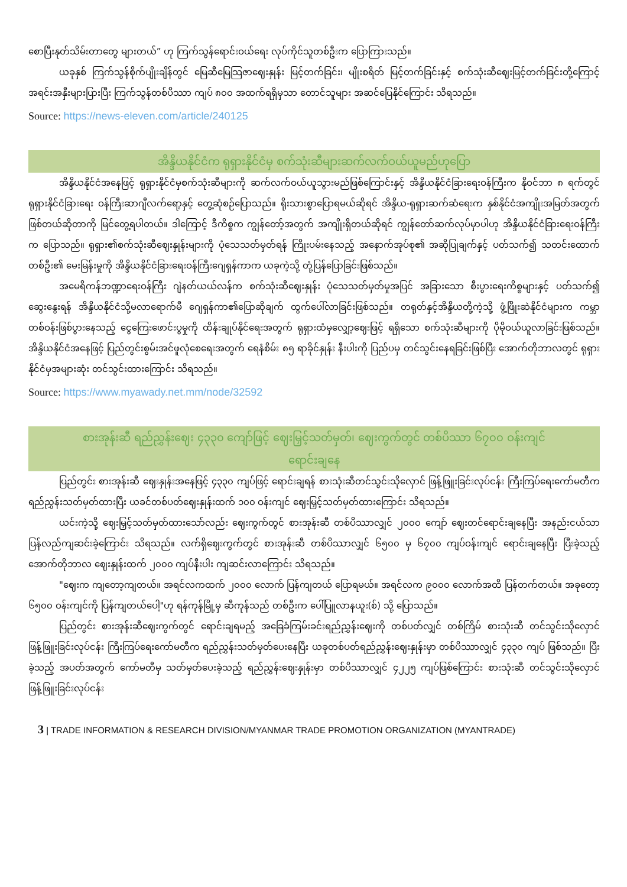စောပြီးနုတ်သိမ်းတာတွေ များတယ်” ဟု ကြက်သွန်ရောင်းဝယ်ရေး လုပ်ကိုင်သူတစ်ဦးက ပြောကြားသည်။
ယခုနှစ် ကြက်သွန်စိုက်ပျိုးချိန်တွင် မြေဆီမြေသြဇာဈေးနှုန်း မြင့်တက်ခြင်း၊ မျိုးစရိတ် မြင့်တက်ခြင်းနှင့် စက်သုံးဆီဈေးမြင့်တက်ခြင်းတို့ကြောင့် အရင်းအနှီးများပြားပြီး ကြက်သွန်တစ်ပိဿာ ကျပ် ၈၀၀ အထက်ရရှိမှသာ တောင်သူများ အဆင်ပြေနိုင်ကြောင်း သိရသည်။
Source: https://news-eleven.com/article/240125
အိန္ဒိယနိုင်ငံက ရုရှားနိုင်ငံမှ စက်သုံးဆီများဆက်လက်ဝယ်ယူမည်ဟုပြော
အိန္ဒိယနိုင်ငံအနေဖြင့် ရုရှားနိုင်ငံမှစက်သုံးဆီများကို ဆက်လက်ဝယ်ယူသွားမည်ဖြစ်ကြောင်းနှင့် အိန္ဒိယနိုင်ငံခြားရေးဝန်ကြီးက နိုဝင်ဘာ ၈ ရက်တွင် ရုရှားနိုင်ငံခြားရေး ဝန်ကြီးဆာဂျီလက်ရော့နှင့် တွေ့ဆုံစဉ်ပြောသည်။ ရိုးသားစွာပြောရမယ်ဆိုရင် အိန္ဒိယ-ရုရှားဆက်ဆံရေးက နှစ်နိုင်ငံအကျိုးအမြတ်အတွက် ဖြစ်တယ်ဆိုတာကို မြင်တွေ့ရပါတယ်။ ဒါကြောင့် ဒီကိစ္စက ကျွန်တော့်အတွက် အကျိုးရှိတယ်ဆိုရင် ကျွန်တော်ဆက်လုပ်မှာပါဟု အိန္ဒိယနိုင်ငံခြားရေးဝန်ကြီးက ပြောသည်။ ရုရှား၏စက်သုံးဆီဈေးနှုန်းများကို ပုံသေသတ်မှတ်ရန် ကြိုးပမ်းနေသည့် အနောက်အုပ်စု၏ အဆိုပြုချက်နှင့် ပတ်သက်၍ သတင်းထောက်တစ်ဦး၏ မေးမြန်းမှုကို အိန္ဒိယနိုင်ငံခြားရေးဝန်ကြီးဂျေရှန်ကာက ယခုကဲ့သို့ တုံ့ပြန်ပြောခြင်းဖြစ်သည်။
အမေရိကန်ဘဏ္ဍာရေးဝန်ကြီး ဂျဲနတ်ယယ်လန်က စက်သုံးဆီဈေးနှုန်း ပုံသေသတ်မှတ်မှုအပြင် အခြားသော စီးပွားရေးကိစ္စများနှင့် ပတ်သက်၍ ဆွေးနွေးရန် အိန္ဒိယနိုင်ငံသို့မလာရောက်မီ ဂျေရှန်ကာ၏ပြောဆိုချက် ထွက်ပေါ်လာခြင်းဖြစ်သည်။ တရုတ်နှင့်အိန္ဒိယတို့ကဲ့သို့ ဖွံ့ဖြိုးဆဲနိုင်ငံများက ကမ္ဘာတစ်ဝန်းဖြစ်ပွားနေသည့် ငွေကြေးဖောင်းပွမှုကို ထိန်းချုပ်နိုင်ရေးအတွက် ရုရှားထံမှလျှော့ဈေးဖြင့် ရရှိသော စက်သုံးဆီများကို ပိုမိုဝယ်ယူလာခြင်းဖြစ်သည်။ အိန္ဒိယနိုင်ငံအနေဖြင့် ပြည်တွင်းစွမ်းအင်ဖူလုံစေရေးအတွက် ရေနံစိမ်း ၈၅ ရာခိုင်နှုန်း နီးပါးကို ပြည်ပမှ တင်သွင်းနေရခြင်းဖြစ်ပြီး အောက်တိုဘာလတွင် ရုရှားနိုင်ငံမှအများဆုံး တင်သွင်းထားကြောင်း သိရသည်။
Source: https://www.myawady.net.mm/node/32592
စားအုန်းဆီ ရည်ညွှန်းဈေး ၄၃၃၀ ကျော်ဖြင့် ဈေးမြှင့်သတ်မှတ်၊ ဈေးကွက်တွင် တစ်ပိဿာ ၆၇၀၀ ဝန်းကျင်
ရောင်းချနေ
ပြည်တွင်း စားအုန်းဆီ ဈေးနှုန်းအနေဖြင့် ၄၃၃၀ ကျပ်ဖြင့် ရောင်းချရန် စားသုံးဆီတင်သွင်းသိုလှောင် ဖြန့်ဖြူးခြင်းလုပ်ငန်း ကြီးကြပ်ရေးကော်မတီက ရည်ညွှန်းသတ်မှတ်ထားပြီး ယခင်တစ်ပတ်ဈေးနှုန်းထက် ၁၀၀ ဝန်းကျင် ဈေးမြှင့်သတ်မှတ်ထားကြောင်း သိရသည်။
ယင်းကဲ့သို့ ဈေးမြှင့်သတ်မှတ်ထားသော်လည်း ဈေးကွက်တွင် စားအုန်းဆီ တစ်ပိဿာလျှင် ၂၀၀၀ ကျော် ဈေးတင်ရောင်းချနေပြီး အနည်းငယ်သာ ပြန်လည်ကျဆင်းခဲ့ကြောင်း သိရသည်။ လက်ရှိဈေးကွက်တွင် စားအုန်းဆီ တစ်ပိဿာလျှင် ၆၅၀၀ မှ ၆၇၀၀ ကျပ်ဝန်းကျင် ရောင်းချနေပြီး ပြီးခဲ့သည့် အောက်တိုဘာလ ဈေးနှုန်းထက် ၂၀၀၀ ကျပ်နီးပါး ကျဆင်းလာကြောင်း သိရသည်။
"ဈေးက ကျတော့ကျတယ်။ အရင်လကထက် ၂၀၀၀ လောက် ပြန်ကျတယ် ပြောရမယ်။ အရင်လက ၉၀၀၀ လောက်အထိ ပြန်တက်တယ်။ အခုတော့ ၆၅၀၀ ဝန်းကျင်ကို ပြန်ကျတယ်ပေါ့"ဟု ရန်ကုန်မြို့မှ ဆီကုန်သည် တစ်ဦးက ပေါ်ပြူလာနယူး(စ်) သို့ ပြောသည်။
ပြည်တွင်း စားအုန်းဆီဈေးကွက်တွင် ရောင်းချရမည့် အခြေခံကြမ်းခင်းရည်ညွှန်းဈေးကို တစ်ပတ်လျှင် တစ်ကြိမ် စားသုံးဆီ တင်သွင်းသိုလှောင်ဖြန့်ဖြူးခြင်းလုပ်ငန်း ကြီးကြပ်ရေးကော်မတီက ရည်ညွှန်းသတ်မှတ်ပေးနေပြီး ယခုတစ်ပတ်ရည်ညွှန်းဈေးနှုန်းမှာ တစ်ပိဿာလျှင် ၄၃၃၀ ကျပ် ဖြစ်သည်။ ပြီးခဲ့သည့် အပတ်အတွက် ကော်မတီမှ သတ်မှတ်ပေးခဲ့သည့် ရည်ညွှန်းဈေးနှုန်းမှာ တစ်ပိဿာလျှင် ၄၂၂၅ ကျပ်ဖြစ်ကြောင်း စားသုံးဆီ တင်သွင်းသိုလှောင်ဖြန့်ဖြူးခြင်းလုပ်ငန်း
3 | TRADE INFORMATION & RESEARCH DIVISION/MYANMAR TRADE PROMOTION ORGANIZATION (MYANTRADE)